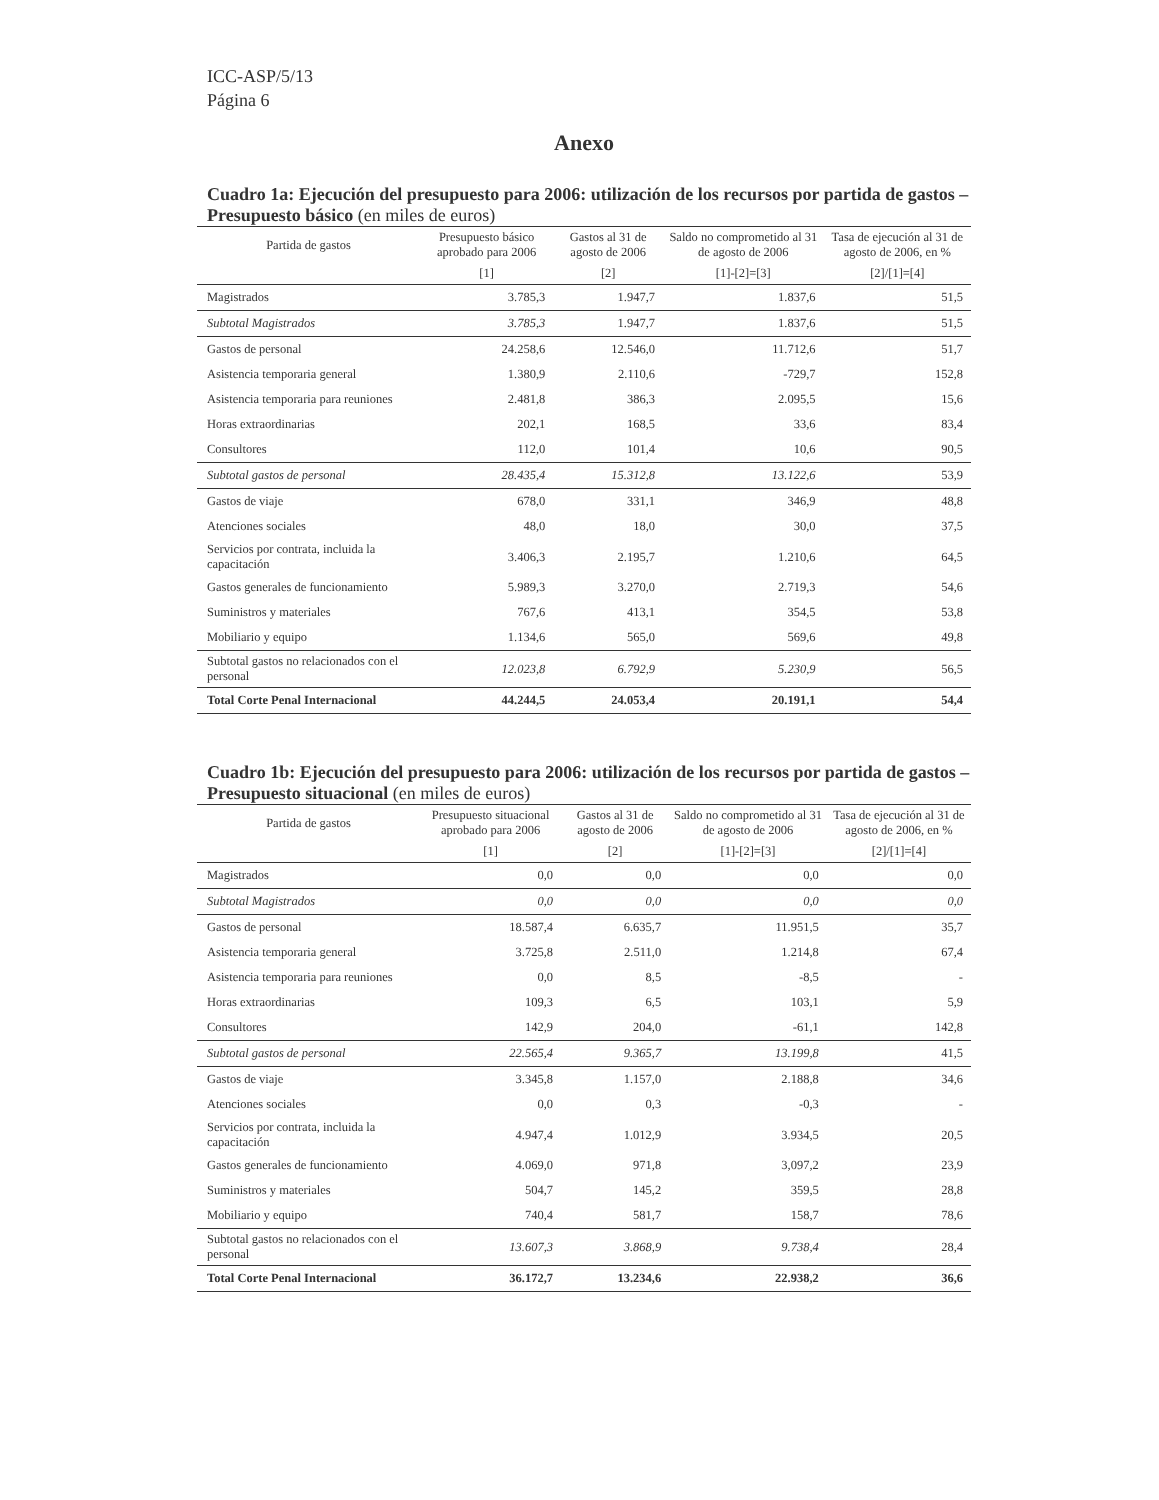ICC-ASP/5/13
Página 6
Anexo
Cuadro 1a: Ejecución del presupuesto para 2006: utilización de los recursos por partida de gastos – Presupuesto básico (en miles de euros)
| Partida de gastos | Presupuesto básico aprobado para 2006 | Gastos al 31 de agosto de 2006 | Saldo no comprometido al 31 de agosto de 2006 | Tasa de ejecución al 31 de agosto de 2006, en % |
| --- | --- | --- | --- | --- |
| | [1] | [2] | [1]-[2]=[3] | [2]/[1]=[4] |
| Magistrados | 3.785,3 | 1.947,7 | 1.837,6 | 51,5 |
| Subtotal Magistrados | 3.785,3 | 1.947,7 | 1.837,6 | 51,5 |
| Gastos de personal | 24.258,6 | 12.546,0 | 11.712,6 | 51,7 |
| Asistencia temporaria general | 1.380,9 | 2.110,6 | -729,7 | 152,8 |
| Asistencia temporaria para reuniones | 2.481,8 | 386,3 | 2.095,5 | 15,6 |
| Horas extraordinarias | 202,1 | 168,5 | 33,6 | 83,4 |
| Consultores | 112,0 | 101,4 | 10,6 | 90,5 |
| Subtotal gastos de personal | 28.435,4 | 15.312,8 | 13.122,6 | 53,9 |
| Gastos de viaje | 678,0 | 331,1 | 346,9 | 48,8 |
| Atenciones sociales | 48,0 | 18,0 | 30,0 | 37,5 |
| Servicios por contrata, incluida la capacitación | 3.406,3 | 2.195,7 | 1.210,6 | 64,5 |
| Gastos generales de funcionamiento | 5.989,3 | 3.270,0 | 2.719,3 | 54,6 |
| Suministros y materiales | 767,6 | 413,1 | 354,5 | 53,8 |
| Mobiliario y equipo | 1.134,6 | 565,0 | 569,6 | 49,8 |
| Subtotal gastos no relacionados con el personal | 12.023,8 | 6.792,9 | 5.230,9 | 56,5 |
| Total Corte Penal Internacional | 44.244,5 | 24.053,4 | 20.191,1 | 54,4 |
Cuadro 1b: Ejecución del presupuesto para 2006: utilización de los recursos por partida de gastos – Presupuesto situacional (en miles de euros)
| Partida de gastos | Presupuesto situacional aprobado para 2006 | Gastos al 31 de agosto de 2006 | Saldo no comprometido al 31 de agosto de 2006 | Tasa de ejecución al 31 de agosto de 2006, en % |
| --- | --- | --- | --- | --- |
| | [1] | [2] | [1]-[2]=[3] | [2]/[1]=[4] |
| Magistrados | 0,0 | 0,0 | 0,0 | 0,0 |
| Subtotal Magistrados | 0,0 | 0,0 | 0,0 | 0,0 |
| Gastos de personal | 18.587,4 | 6.635,7 | 11.951,5 | 35,7 |
| Asistencia temporaria general | 3.725,8 | 2.511,0 | 1.214,8 | 67,4 |
| Asistencia temporaria para reuniones | 0,0 | 8,5 | -8,5 | - |
| Horas extraordinarias | 109,3 | 6,5 | 103,1 | 5,9 |
| Consultores | 142,9 | 204,0 | -61,1 | 142,8 |
| Subtotal gastos de personal | 22.565,4 | 9.365,7 | 13.199,8 | 41,5 |
| Gastos de viaje | 3.345,8 | 1.157,0 | 2.188,8 | 34,6 |
| Atenciones sociales | 0,0 | 0,3 | -0,3 | - |
| Servicios por contrata, incluida la capacitación | 4.947,4 | 1.012,9 | 3.934,5 | 20,5 |
| Gastos generales de funcionamiento | 4.069,0 | 971,8 | 3,097,2 | 23,9 |
| Suministros y materiales | 504,7 | 145,2 | 359,5 | 28,8 |
| Mobiliario y equipo | 740,4 | 581,7 | 158,7 | 78,6 |
| Subtotal gastos no relacionados con el personal | 13.607,3 | 3.868,9 | 9.738,4 | 28,4 |
| Total Corte Penal Internacional | 36.172,7 | 13.234,6 | 22.938,2 | 36,6 |